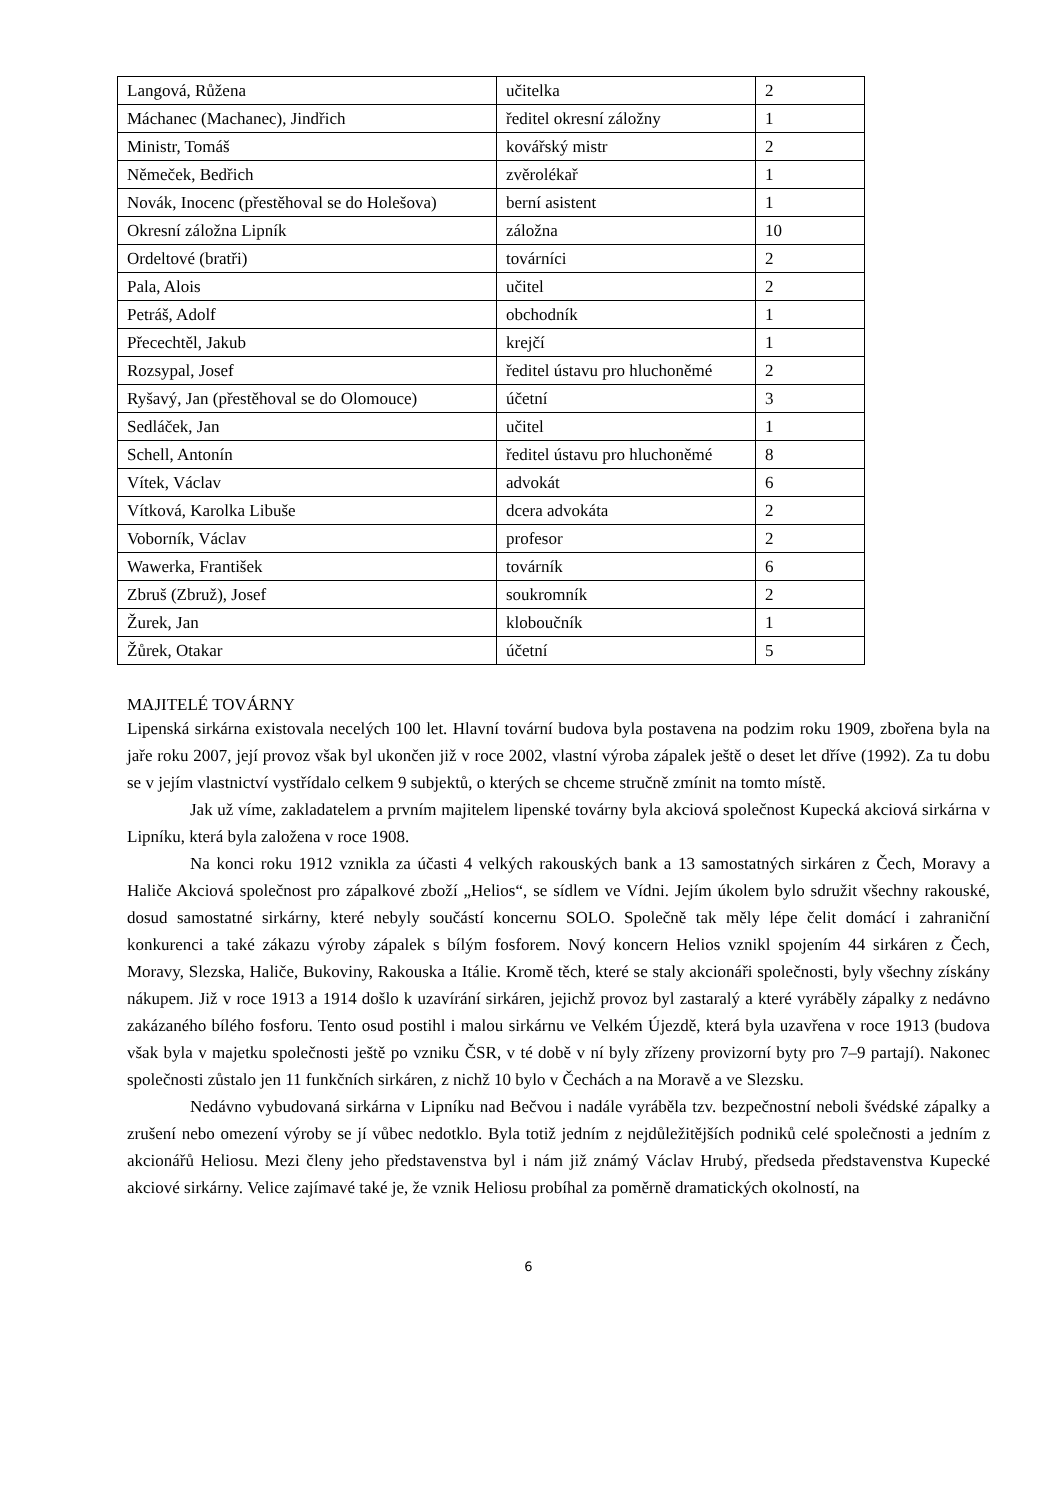| Langová, Růžena | učitelka | 2 |
| Máchanec (Machanec), Jindřich | ředitel okresní záložny | 1 |
| Ministr, Tomáš | kovářský mistr | 2 |
| Němeček, Bedřich | zvěrolékař | 1 |
| Novák, Inocenc (přestěhoval se do Holešova) | berní asistent | 1 |
| Okresní záložna Lipník | záložna | 10 |
| Ordeltové (bratři) | továrníci | 2 |
| Pala, Alois | učitel | 2 |
| Petráš, Adolf | obchodník | 1 |
| Přecechtěl, Jakub | krejčí | 1 |
| Rozsypal, Josef | ředitel ústavu pro hluchoněmé | 2 |
| Ryšavý, Jan (přestěhoval se do Olomouce) | účetní | 3 |
| Sedláček, Jan | učitel | 1 |
| Schell, Antonín | ředitel ústavu pro hluchoněmé | 8 |
| Vítek, Václav | advokát | 6 |
| Vítková, Karolka Libuše | dcera advokáta | 2 |
| Voborník, Václav | profesor | 2 |
| Wawerka, František | továrník | 6 |
| Zbruš (Zbruž), Josef | soukromník | 2 |
| Žurek, Jan | kloboučník | 1 |
| Žůrek, Otakar | účetní | 5 |
MAJITELÉ TOVÁRNY
Lipenská sirkárna existovala necelých 100 let. Hlavní tovární budova byla postavena na podzim roku 1909, zbořena byla na jaře roku 2007, její provoz však byl ukončen již v roce 2002, vlastní výroba zápalek ještě o deset let dříve (1992). Za tu dobu se v jejím vlastnictví vystřídalo celkem 9 subjektů, o kterých se chceme stručně zmínit na tomto místě.
Jak už víme, zakladatelem a prvním majitelem lipenské továrny byla akciová společnost Kupecká akciová sirkárna v Lipníku, která byla založena v roce 1908.
Na konci roku 1912 vznikla za účasti 4 velkých rakouských bank a 13 samostatných sirkáren z Čech, Moravy a Haliče Akciová společnost pro zápalkové zboží „Helios“, se sídlem ve Vídni. Jejím úkolem bylo sdružit všechny rakouské, dosud samostatné sirkárny, které nebyly součástí koncernu SOLO. Společně tak měly lépe čelit domácí i zahraniční konkurenci a také zákazu výroby zápalek s bílým fosforem. Nový koncern Helios vznikl spojením 44 sirkáren z Čech, Moravy, Slezska, Haliče, Bukoviny, Rakouska a Itálie. Kromě těch, které se staly akcionáři společnosti, byly všechny získány nákupem. Již v roce 1913 a 1914 došlo k uzavírání sirkáren, jejichž provoz byl zastaralý a které vyráběly zápalky z nedávno zakázaného bílého fosforu. Tento osud postihl i malou sirkárnu ve Velkém Újezdě, která byla uzavřena v roce 1913 (budova však byla v majetku společnosti ještě po vzniku ČSR, v té době v ní byly zřízeny provizorní byty pro 7–9 partají). Nakonec společnosti zůstalo jen 11 funkčních sirkáren, z nichž 10 bylo v Čechách a na Moravě a ve Slezsku.
Nedávno vybudovaná sirkárna v Lipníku nad Bečvou i nadále vyráběla tzv. bezpečnostní neboli švédské zápalky a zrušení nebo omezení výroby se jí vůbec nedotklo. Byla totiž jedním z nejdůležitějších podniků celé společnosti a jedním z akcionářů Heliosu. Mezi členy jeho představenstva byl i nám již známý Václav Hrubý, předseda představenstva Kupecké akciové sirkárny. Velice zajímavé také je, že vznik Heliosu probíhal za poměrně dramatických okolností, na
6